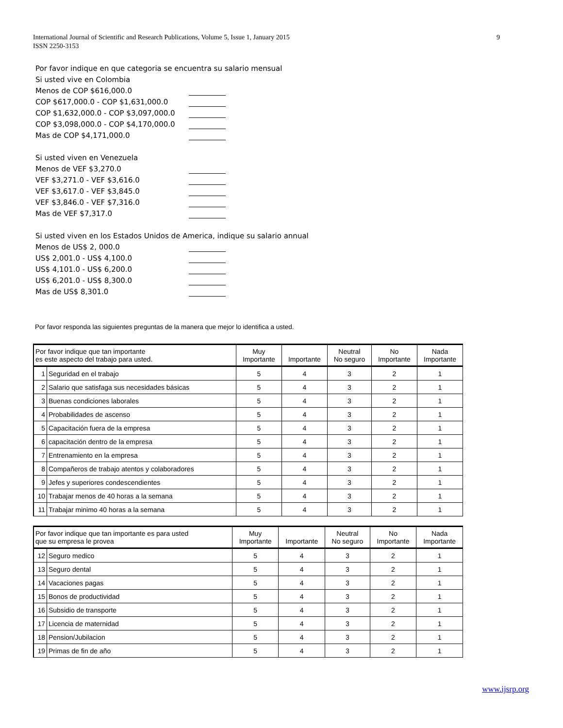9 International Journal of Scientific and Research Publications, Volume 5, Issue 1, January 2015
ISSN 2250-3153
Por favor indique en que categoria se encuentra su salario mensual
Si usted vive en Colombia
Menos de COP $616,000.0
COP $617,000.0 - COP $1,631,000.0
COP $1,632,000.0 - COP $3,097,000.0
COP $3,098,000.0 - COP $4,170,000.0
Mas de COP $4,171,000.0
Si usted viven en Venezuela
Menos de VEF $3,270.0
VEF $3,271.0 - VEF $3,616.0
VEF $3,617.0 - VEF $3,845.0
VEF $3,846.0 - VEF $7,316.0
Mas de VEF $7,317.0
Si usted viven en los Estados Unidos de America, indique su salario annual
Menos de US$ 2, 000.0
US$ 2,001.0 - US$ 4,100.0
US$ 4,101.0 - US$ 6,200.0
US$ 6,201.0 - US$ 8,300.0
Mas de US$ 8,301.0
Por favor responda las siguientes preguntas de la manera que mejor lo identifica a usted.
| Por favor indique que tan importante es este aspecto del trabajo para usted. | | Muy Importante | Importante | Neutral No seguro | No Importante | Nada Importante |
| --- | --- | --- | --- | --- | --- | --- |
| 1 | Seguridad en el trabajo | 5 | 4 | 3 | 2 | 1 |
| 2 | Salario que satisfaga sus necesidades básicas | 5 | 4 | 3 | 2 | 1 |
| 3 | Buenas condiciones laborales | 5 | 4 | 3 | 2 | 1 |
| 4 | Probabilidades de ascenso | 5 | 4 | 3 | 2 | 1 |
| 5 | Capacitación fuera de la empresa | 5 | 4 | 3 | 2 | 1 |
| 6 | capacitación dentro de la empresa | 5 | 4 | 3 | 2 | 1 |
| 7 | Entrenamiento en la empresa | 5 | 4 | 3 | 2 | 1 |
| 8 | Compañeros de trabajo atentos y colaboradores | 5 | 4 | 3 | 2 | 1 |
| 9 | Jefes y superiores condescendientes | 5 | 4 | 3 | 2 | 1 |
| 10 | Trabajar menos de 40 horas a la semana | 5 | 4 | 3 | 2 | 1 |
| 11 | Trabajar minimo 40 horas a la semana | 5 | 4 | 3 | 2 | 1 |
| Por favor indique que tan importante es para usted que su empresa le provea | | Muy Importante | Importante | Neutral No seguro | No Importante | Nada Importante |
| --- | --- | --- | --- | --- | --- | --- |
| 12 | Seguro medico | 5 | 4 | 3 | 2 | 1 |
| 13 | Seguro dental | 5 | 4 | 3 | 2 | 1 |
| 14 | Vacaciones pagas | 5 | 4 | 3 | 2 | 1 |
| 15 | Bonos de productividad | 5 | 4 | 3 | 2 | 1 |
| 16 | Subsidio de transporte | 5 | 4 | 3 | 2 | 1 |
| 17 | Licencia de maternidad | 5 | 4 | 3 | 2 | 1 |
| 18 | Pension/Jubilacion | 5 | 4 | 3 | 2 | 1 |
| 19 | Primas de fin de año | 5 | 4 | 3 | 2 | 1 |
www.ijsrp.org